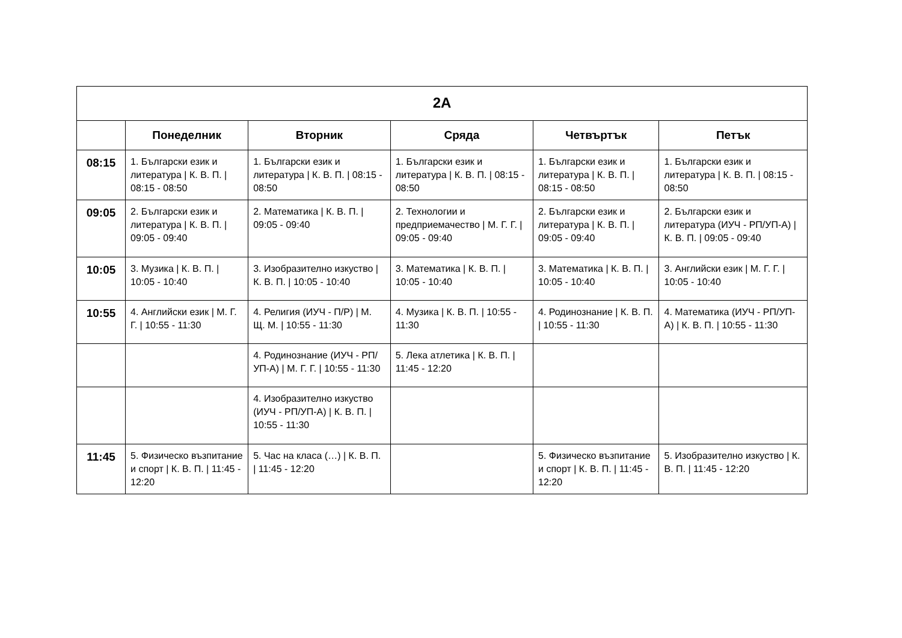| 2А | | | | | |
| --- | --- | --- | --- | --- | --- |
| | Понеделник | Вторник | Сряда | Четвъртък | Петък |
| 08:15 | 1. Български език и литература / К. В. П. / 08:15 - 08:50 | 1. Български език и литература / К. В. П. / 08:15 - 08:50 | 1. Български език и литература / К. В. П. / 08:15 - 08:50 | 1. Български език и литература / К. В. П. / 08:15 - 08:50 | 1. Български език и литература / К. В. П. / 08:15 - 08:50 |
| 09:05 | 2. Български език и литература / К. В. П. / 09:05 - 09:40 | 2. Математика / К. В. П. / 09:05 - 09:40 | 2. Технологии и предприемачество / М. Г. Г. / 09:05 - 09:40 | 2. Български език и литература / К. В. П. / 09:05 - 09:40 | 2. Български език и литература (ИУЧ - РП/УП-А) / К. В. П. / 09:05 - 09:40 |
| 10:05 | 3. Музика / К. В. П. / 10:05 - 10:40 | 3. Изобразително изкуство / К. В. П. / 10:05 - 10:40 | 3. Математика / К. В. П. / 10:05 - 10:40 | 3. Математика / К. В. П. / 10:05 - 10:40 | 3. Английски език / М. Г. Г. / 10:05 - 10:40 |
| 10:55 | 4. Английски език / М. Г. Г. / 10:55 - 11:30 | 4. Религия (ИУЧ - П/Р) / М. Щ. М. / 10:55 - 11:30 | 4. Музика / К. В. П. / 10:55 - 11:30 | 4. Родинознание / К. В. П. / 10:55 - 11:30 | 4. Математика (ИУЧ - РП/УП-А) / К. В. П. / 10:55 - 11:30 |
| | | 4. Родинознание (ИУЧ - РП/УП-А) / М. Г. Г. / 10:55 - 11:30 | 5. Лека атлетика / К. В. П. / 11:45 - 12:20 | | |
| | | 4. Изобразително изкуство (ИУЧ - РП/УП-А) / К. В. П. / 10:55 - 11:30 | | | |
| 11:45 | 5. Физическо възпитание и спорт / К. В. П. / 11:45 - 12:20 | 5. Час на класа (…) / К. В. П. / 11:45 - 12:20 | | 5. Физическо възпитание и спорт / К. В. П. / 11:45 - 12:20 | 5. Изобразително изкуство / К. В. П. / 11:45 - 12:20 |